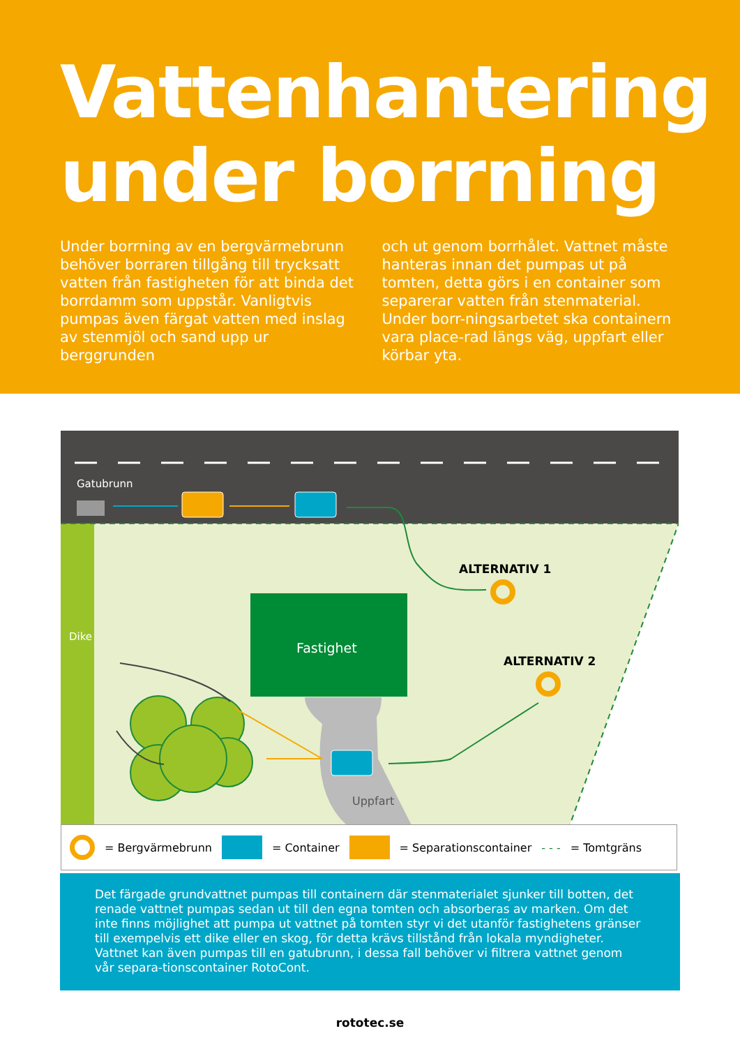Vattenhantering under borrning
Under borrning av en bergvärmebrunn behöver borraren tillgång till trycksatt vatten från fastigheten för att binda det borrdamm som uppstår. Vanligtvis pumpas även färgat vatten med inslag av stenmjöl och sand upp ur berggrunden
och ut genom borrhålet. Vattnet måste hanteras innan det pumpas ut på tomten, detta görs i en container som separerar vatten från stenmaterial. Under borr-ningsarbetet ska containern vara place-rad längs väg, uppfart eller körbar yta.
Gatubrunn
Dike
Fastighet
Uppfart
ALTERNATIV 1
ALTERNATIV 2
= Bergvärmebrunn = Container = Separationscontainer - - - = Tomtgräns
Det färgade grundvattnet pumpas till containern där stenmaterialet sjunker till botten, det renade vattnet pumpas sedan ut till den egna tomten och absorberas av marken. Om det inte finns möjlighet att pumpa ut vattnet på tomten styr vi det utanför fastighetens gränser till exempelvis ett dike eller en skog, för detta krävs tillstånd från lokala myndigheter. Vattnet kan även pumpas till en gatubrunn, i dessa fall behöver vi filtrera vattnet genom vår separa-tionscontainer RotoCont.
rototec.se